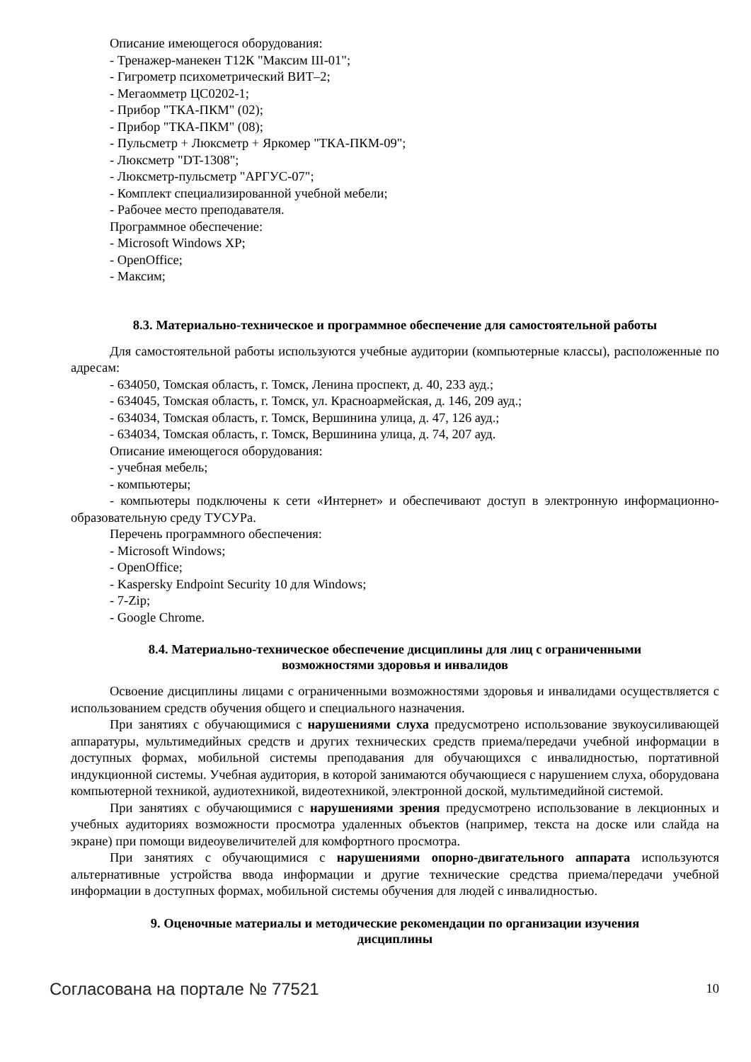Описание имеющегося оборудования:
- Тренажер-манекен Т12К "Максим III-01";
- Гигрометр психометрический ВИТ–2;
- Мегаомметр ЦС0202-1;
- Прибор "ТКА-ПКМ" (02);
- Прибор "ТКА-ПКМ" (08);
- Пульсметр + Люксметр + Яркомер "ТКА-ПКМ-09";
- Люксметр "DT-1308";
- Люксметр-пульсметр "АРГУС-07";
- Комплект специализированной учебной мебели;
- Рабочее место преподавателя.
Программное обеспечение:
- Microsoft Windows XP;
- OpenOffice;
- Максим;
8.3. Материально-техническое и программное обеспечение для самостоятельной работы
Для самостоятельной работы используются учебные аудитории (компьютерные классы), расположенные по адресам:
- 634050, Томская область, г. Томск, Ленина проспект, д. 40, 233 ауд.;
- 634045, Томская область, г. Томск, ул. Красноармейская, д. 146, 209 ауд.;
- 634034, Томская область, г. Томск, Вершинина улица, д. 47, 126 ауд.;
- 634034, Томская область, г. Томск, Вершинина улица, д. 74, 207 ауд.
Описание имеющегося оборудования:
- учебная мебель;
- компьютеры;
- компьютеры подключены к сети «Интернет» и обеспечивают доступ в электронную информационно-образовательную среду ТУСУРа.
Перечень программного обеспечения:
- Microsoft Windows;
- OpenOffice;
- Kaspersky Endpoint Security 10 для Windows;
- 7-Zip;
- Google Chrome.
8.4. Материально-техническое обеспечение дисциплины для лиц с ограниченными
возможностями здоровья и инвалидов
Освоение дисциплины лицами с ограниченными возможностями здоровья и инвалидами осуществляется с использованием средств обучения общего и специального назначения.
При занятиях с обучающимися с нарушениями слуха предусмотрено использование звукоусиливающей аппаратуры, мультимедийных средств и других технических средств приема/передачи учебной информации в доступных формах, мобильной системы преподавания для обучающихся с инвалидностью, портативной индукционной системы. Учебная аудитория, в которой занимаются обучающиеся с нарушением слуха, оборудована компьютерной техникой, аудиотехникой, видеотехникой, электронной доской, мультимедийной системой.
При занятиях с обучающимися с нарушениями зрения предусмотрено использование в лекционных и учебных аудиториях возможности просмотра удаленных объектов (например, текста на доске или слайда на экране) при помощи видеоувеличителей для комфортного просмотра.
При занятиях с обучающимися с нарушениями опорно-двигательного аппарата используются альтернативные устройства ввода информации и другие технические средства приема/передачи учебной информации в доступных формах, мобильной системы обучения для людей с инвалидностью.
9. Оценочные материалы и методические рекомендации по организации изучения
дисциплины
Согласована на портале № 77521 10